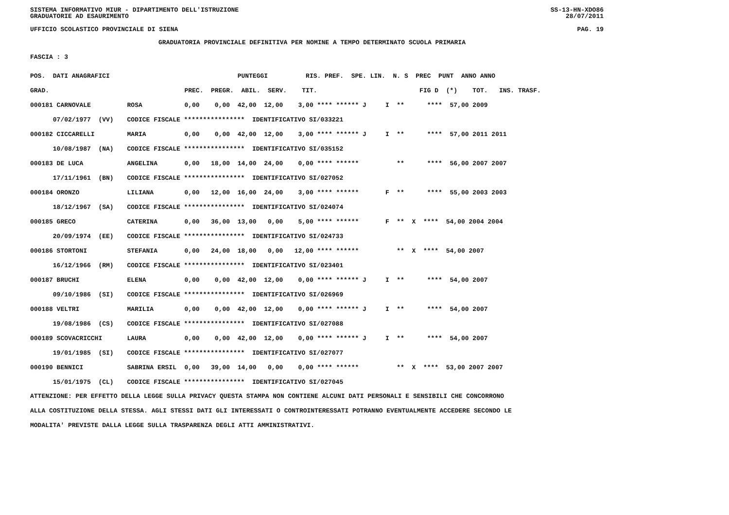SISTEMA INFORMATIVO MIUR - DIPARTIMENTO DELL'ISTRUZIONE
GRADUATORIE AD ESAURIMENTO SS-13-HN-XDO86
28/07/2011
UFFICIO SCOLASTICO PROVINCIALE DI SIENA PAG. 19
GRADUATORIA PROVINCIALE DEFINITIVA PER NOMINE A TEMPO DETERMINATO SCUOLA PRIMARIA
FASCIA : 3
| POS. DATI ANAGRAFICI | | PUNTEGGI RIS. PREF. SPE. LIN. N. S PREC PUNT ANNO ANNO |
| --- | --- | --- |
| GRAD. | | PREC. PREGR. ABIL. SERV. TIT. FIG D (*) TOT. INS. TRASF. |
| 000181 CARNOVALE | ROSA | 0,00 0,00 42,00 12,00 3,00 **** ****** J I ** **** 57,00 2009 |
| 07/02/1977 (VV) | CODICE FISCALE **************** IDENTIFICATIVO SI/033221 | |
| 000182 CICCARELLI | MARIA | 0,00 0,00 42,00 12,00 3,00 **** ****** J I ** **** 57,00 2011 2011 |
| 10/08/1987 (NA) | CODICE FISCALE **************** IDENTIFICATIVO SI/035152 | |
| 000183 DE LUCA | ANGELINA | 0,00 18,00 14,00 24,00 0,00 **** ****** ** **** 56,00 2007 2007 |
| 17/11/1961 (BN) | CODICE FISCALE **************** IDENTIFICATIVO SI/027052 | |
| 000184 ORONZO | LILIANA | 0,00 12,00 16,00 24,00 3,00 **** ****** F ** **** 55,00 2003 2003 |
| 18/12/1967 (SA) | CODICE FISCALE **************** IDENTIFICATIVO SI/024074 | |
| 000185 GRECO | CATERINA | 0,00 36,00 13,00 0,00 5,00 **** ****** F ** X **** 54,00 2004 2004 |
| 20/09/1974 (EE) | CODICE FISCALE **************** IDENTIFICATIVO SI/024733 | |
| 000186 STORTONI | STEFANIA | 0,00 24,00 18,00 0,00 12,00 **** ****** ** X **** 54,00 2007 |
| 16/12/1966 (RM) | CODICE FISCALE **************** IDENTIFICATIVO SI/023401 | |
| 000187 BRUCHI | ELENA | 0,00 0,00 42,00 12,00 0,00 **** ****** J I ** **** 54,00 2007 |
| 09/10/1986 (SI) | CODICE FISCALE **************** IDENTIFICATIVO SI/026969 | |
| 000188 VELTRI | MARILIA | 0,00 0,00 42,00 12,00 0,00 **** ****** J I ** **** 54,00 2007 |
| 19/08/1986 (CS) | CODICE FISCALE **************** IDENTIFICATIVO SI/027088 | |
| 000189 SCOVACRICCHI | LAURA | 0,00 0,00 42,00 12,00 0,00 **** ****** J I ** **** 54,00 2007 |
| 19/01/1985 (SI) | CODICE FISCALE **************** IDENTIFICATIVO SI/027077 | |
| 000190 BENNICI | SABRINA ERSIL | 0,00 39,00 14,00 0,00 0,00 **** ****** ** X **** 53,00 2007 2007 |
| 15/01/1975 (CL) | CODICE FISCALE **************** IDENTIFICATIVO SI/027045 | |
ATTENZIONE: PER EFFETTO DELLA LEGGE SULLA PRIVACY QUESTA STAMPA NON CONTIENE ALCUNI DATI PERSONALI E SENSIBILI CHE CONCORRONO
ALLA COSTITUZIONE DELLA STESSA. AGLI STESSI DATI GLI INTERESSATI O CONTROINTERESSATI POTRANNO EVENTUALMENTE ACCEDERE SECONDO LE
MODALITA' PREVISTE DALLA LEGGE SULLA TRASPARENZA DEGLI ATTI AMMINISTRATIVI.